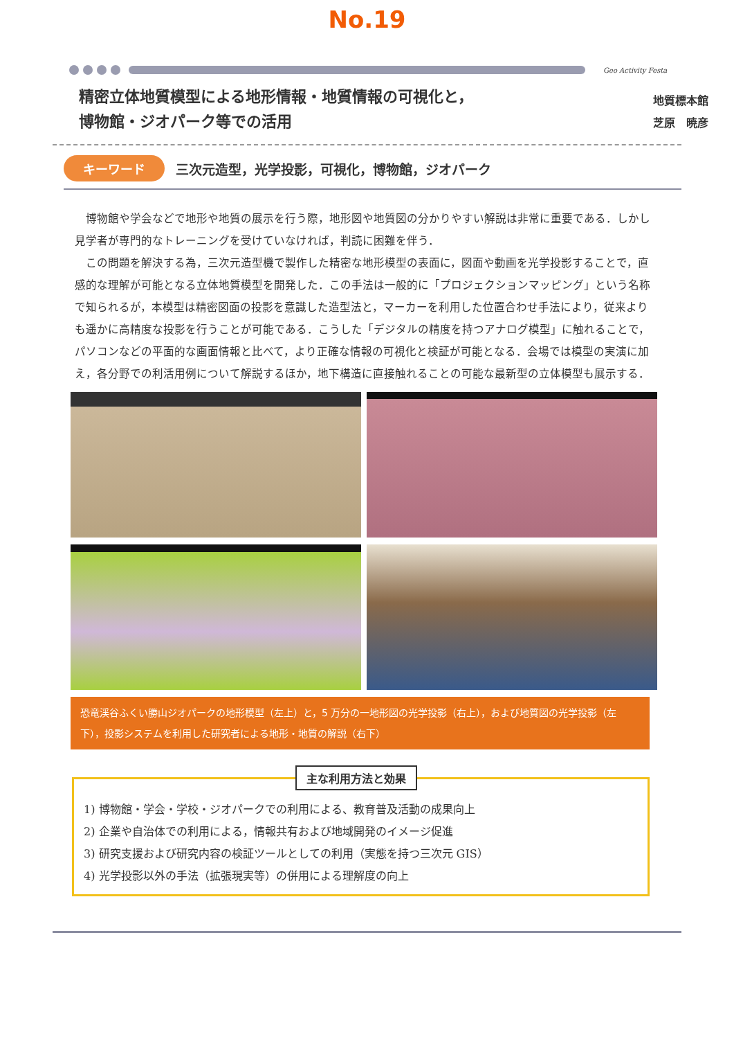No.19
Geo Activity Festa
精密立体地質模型による地形情報・地質情報の可視化と，
博物館・ジオパーク等での活用
地質標本館
芝原　暁彦
キーワード 三次元造型，光学投影，可視化，博物館，ジオパーク
博物館や学会などで地形や地質の展示を行う際，地形図や地質図の分かりやすい解説は非常に重要である．しかし見学者が専門的なトレーニングを受けていなければ，判読に困難を伴う．
この問題を解決する為，三次元造型機で製作した精密な地形模型の表面に，図面や動画を光学投影することで，直感的な理解が可能となる立体地質模型を開発した．この手法は一般的に「プロジェクションマッピング」という名称で知られるが，本模型は精密図面の投影を意識した造型法と，マーカーを利用した位置合わせ手法により，従来よりも遥かに高精度な投影を行うことが可能である．こうした「デジタルの精度を持つアナログ模型」に触れることで，パソコンなどの平面的な画面情報と比べて，より正確な情報の可視化と検証が可能となる．会場では模型の実演に加え，各分野での利活用例について解説するほか，地下構造に直接触れることの可能な最新型の立体模型も展示する．
恐竜渓谷ふくい勝山ジオパークの地形模型（左上）と，5 万分の一地形図の光学投影（右上），および地質図の光学投影（左下），投影システムを利用した研究者による地形・地質の解説（右下）
主な利用方法と効果
1) 博物館・学会・学校・ジオパークでの利用による、教育普及活動の成果向上
2) 企業や自治体での利用による，情報共有および地域開発のイメージ促進
3) 研究支援および研究内容の検証ツールとしての利用（実態を持つ三次元 GIS）
4) 光学投影以外の手法（拡張現実等）の併用による理解度の向上